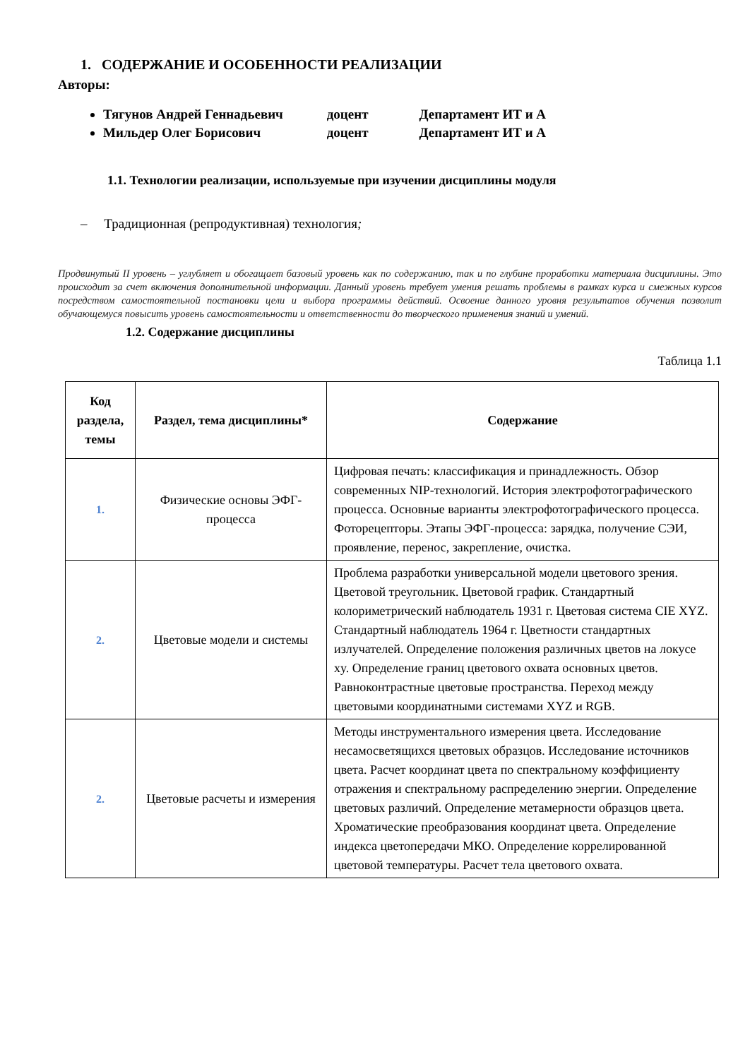1. СОДЕРЖАНИЕ И ОСОБЕННОСТИ РЕАЛИЗАЦИИ
Авторы:
Тягунов Андрей Геннадьевич доцент Департамент ИТ и А
Мильдер Олег Борисович доцент Департамент ИТ и А
1.1. Технологии реализации, используемые при изучении дисциплины модуля
– Традиционная (репродуктивная) технология;
Продвинутый II уровень – углубляет и обогащает базовый уровень как по содержанию, так и по глубине проработки материала дисциплины. Это происходит за счет включения дополнительной информации. Данный уровень требует умения решать проблемы в рамках курса и смежных курсов посредством самостоятельной постановки цели и выбора программы действий. Освоение данного уровня результатов обучения позволит обучающемуся повысить уровень самостоятельности и ответственности до творческого применения знаний и умений.
1.2. Содержание дисциплины
Таблица 1.1
| Код раздела, темы | Раздел, тема дисциплины* | Содержание |
| --- | --- | --- |
| 1. | Физические основы ЭФГ-процесса | Цифровая печать: классификация и принадлежность. Обзор современных NIP-технологий. История электрофотографического процесса. Основные варианты электрофотографического процесса. Фоторецепторы. Этапы ЭФГ-процесса: зарядка, получение СЭИ, проявление, перенос, закрепление, очистка. |
| 2. | Цветовые модели и системы | Проблема разработки универсальной модели цветового зрения. Цветовой треугольник. Цветовой график. Стандартный колориметрический наблюдатель 1931 г. Цветовая система CIE XYZ. Стандартный наблюдатель 1964 г. Цветности стандартных излучателей. Определение положения различных цветов на локусе xy. Определение границ цветового охвата основных цветов. Равноконтрастные цветовые пространства. Переход между цветовыми координатными системами XYZ и RGB. |
| 2. | Цветовые расчеты и измерения | Методы инструментального измерения цвета. Исследование несамосветящихся цветовых образцов. Исследование источников цвета. Расчет координат цвета по спектральному коэффициенту отражения и спектральному распределению энергии. Определение цветовых различий. Определение метамерности образцов цвета. Хроматические преобразования координат цвета. Определение индекса цветопередачи МКО. Определение коррелированной цветовой температуры. Расчет тела цветового охвата. |